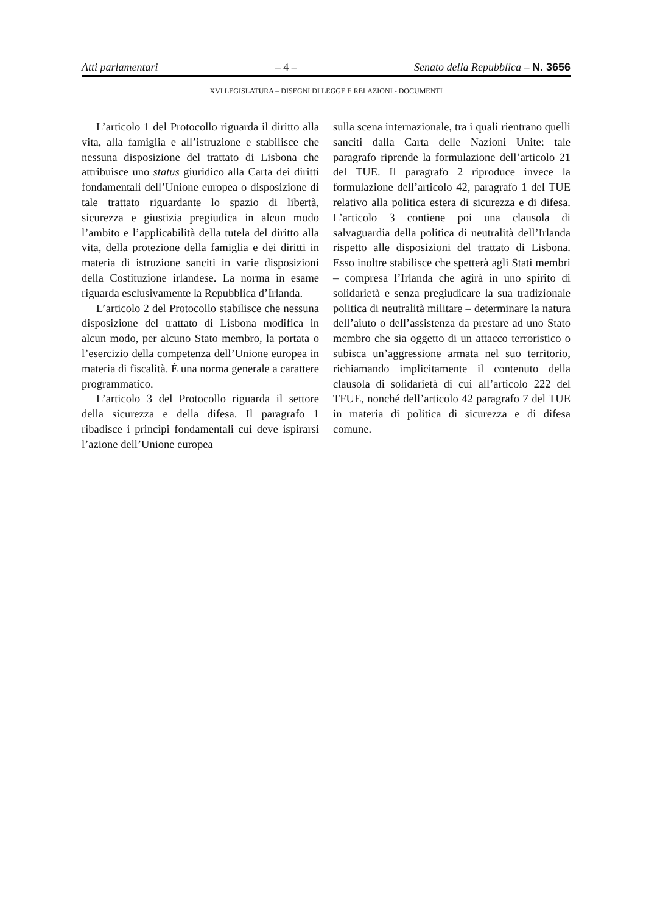Atti parlamentari – 4 – Senato della Repubblica – N. 3656
XVI LEGISLATURA – DISEGNI DI LEGGE E RELAZIONI - DOCUMENTI
L’articolo 1 del Protocollo riguarda il diritto alla vita, alla famiglia e all’istruzione e stabilisce che nessuna disposizione del trattato di Lisbona che attribuisce uno status giuridico alla Carta dei diritti fondamentali dell’Unione europea o disposizione di tale trattato riguardante lo spazio di libertà, sicurezza e giustizia pregiudica in alcun modo l’ambito e l’applicabilità della tutela del diritto alla vita, della protezione della famiglia e dei diritti in materia di istruzione sanciti in varie disposizioni della Costituzione irlandese. La norma in esame riguarda esclusivamente la Repubblica d’Irlanda.
L’articolo 2 del Protocollo stabilisce che nessuna disposizione del trattato di Lisbona modifica in alcun modo, per alcuno Stato membro, la portata o l’esercizio della competenza dell’Unione europea in materia di fiscalità. È una norma generale a carattere programmatico.
L’articolo 3 del Protocollo riguarda il settore della sicurezza e della difesa. Il paragrafo 1 ribadisce i princìpi fondamentali cui deve ispirarsi l’azione dell’Unione europea
sulla scena internazionale, tra i quali rientrano quelli sanciti dalla Carta delle Nazioni Unite: tale paragrafo riprende la formulazione dell’articolo 21 del TUE. Il paragrafo 2 riproduce invece la formulazione dell’articolo 42, paragrafo 1 del TUE relativo alla politica estera di sicurezza e di difesa. L’articolo 3 contiene poi una clausola di salvaguardia della politica di neutralità dell’Irlanda rispetto alle disposizioni del trattato di Lisbona. Esso inoltre stabilisce che spetterà agli Stati membri – compresa l’Irlanda che agirà in uno spirito di solidarietà e senza pregiudicare la sua tradizionale politica di neutralità militare – determinare la natura dell’aiuto o dell’assistenza da prestare ad uno Stato membro che sia oggetto di un attacco terroristico o subisca un’aggressione armata nel suo territorio, richiamando implicitamente il contenuto della clausola di solidarietà di cui all’articolo 222 del TFUE, nonché dell’articolo 42 paragrafo 7 del TUE in materia di politica di sicurezza e di difesa comune.